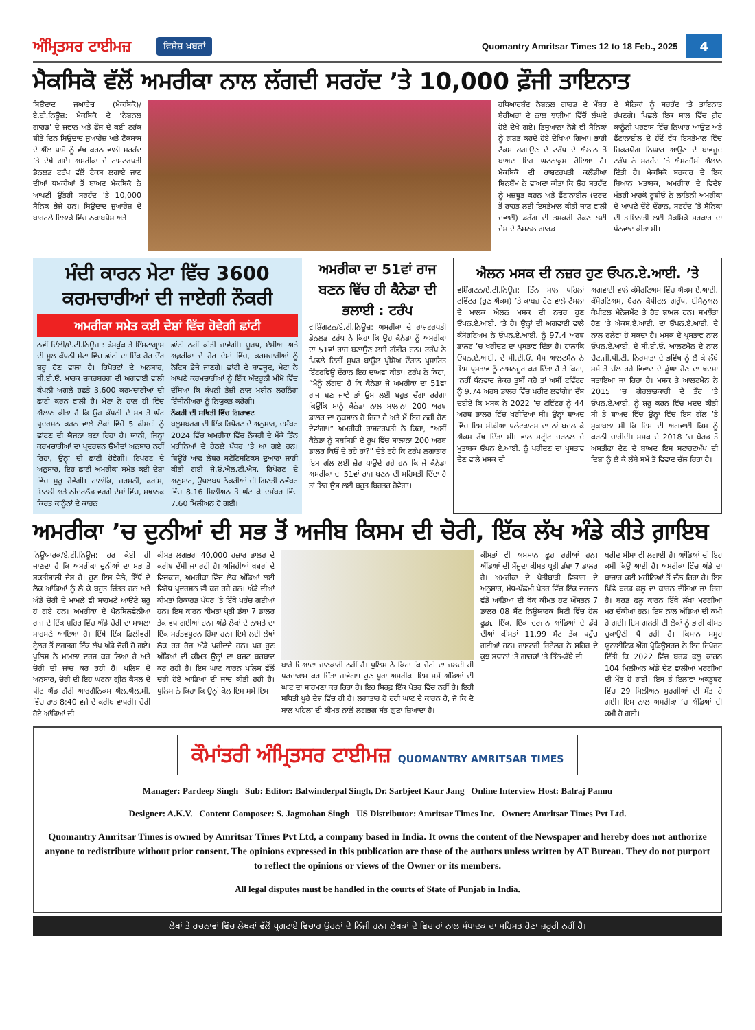ਅੰਮ੍ਰਿਤਸਰ ਟਾਈਮਜ਼
ਵਿਸ਼ੇਸ਼ ਖ਼ਬਰਾਂ Quomantry Amritsar Times 12 to 18 Feb., 2025 4
ਮੈਕਸਿਕੋ ਵੱਲੋਂ ਅਮਰੀਕਾ ਨਾਲ ਲੱਗਦੀ ਸਰਹੱਦ ’ਤੇ 10,000 ਫ਼ੌਜੀ ਤਾਇਨਾਤ
ਸਿਉਦਾਦ ਜੁਆਰੇਜ਼ (ਮੈਕਸਿਕੋ)/ਏ.ਟੀ.ਨਿਊਜ਼: ਮੈਕਸਿਕੋ ਦੇ ‘ਨੈਸ਼ਨਲ ਗਾਰਡ’ ਦੇ ਜਵਾਨ ਅਤੇ ਫ਼ੌਜ ਦੇ ਕਈ ਟਰੱਕ ਬੀਤੇ ਦਿਨ ਸਿਉਦਾਦ ਜੁਆਰੇਜ਼ ਅਤੇ ਟੈਕਸਾਸ ਦੇ ਐੱਲ ਪਾਸੋ ਨੂੰ ਵੱਖ ਕਰਨ ਵਾਲੀ ਸਰਹੱਦ ’ਤੇ ਦੇਖੇ ਗਏ। ਅਮਰੀਕਾ ਦੇ ਰਾਸ਼ਟਰਪਤੀ ਡੋਨਲਡ ਟਰੰਪ ਵੱਲੋਂ ਟੈਕਸ ਲਗਾਏ ਜਾਣ ਦੀਆਂ ਧਮਕੀਆਂ ਤੋਂ ਬਾਅਦ ਮੈਕਸਿਕੋ ਨੇ ਆਪਣੀ ਉੱਤਰੀ ਸਰਹੱਦ ’ਤੇ 10,000 ਸੈਨਿਕ ਭੇਜੇ ਹਨ। ਸਿਉਦਾਦ ਜੁਆਰੇਜ਼ ਦੇ ਬਾਹਰਲੇ ਇਲਾਕੇ ਵਿੱਚ ਨਕਾਬਪੋਸ਼ ਅਤੇ
ਹਥਿਆਰਬੰਦ ਨੈਸ਼ਨਲ ਗਾਰਡ ਦੇ ਮੈਂਬਰ ਬੈਰੀਅਰਾਂ ਦੇ ਨਾਲ ਝਾੜੀਆਂ ਵਿੱਚੋਂ ਲੰਘਦੇ ਹੋਏ ਦੇਖੇ ਗਏ। ਤਿਜੁਆਨਾ ਨੇੜੇ ਵੀ ਸੈਨਿਕਾਂ ਨੂੰ ਗਸ਼ਤ ਕਰਦੇ ਹੋਏ ਦੇਖਿਆ ਗਿਆ। ਭਾਰੀ ਟੈਕਸ ਲਗਾਉਣ ਦੇ ਟਰੰਪ ਦੇ ਐਲਾਨ ਤੋਂ ਬਾਅਦ ਇਹ ਘਟਨਾਕ੍ਰਮ ਹੋਇਆ ਹੈ। ਮੈਕਸਿਕੋ ਦੀ ਰਾਸ਼ਟਰਪਤੀ ਕਲੌਡੀਆ ਸ਼ਿਨਬੌਮ ਨੇ ਵਾਅਦਾ ਕੀਤਾ ਕਿ ਉਹ ਸਰਹੱਦ ਨੂੰ ਮਜ਼ਬੂਤ ਕਰਨ ਅਤੇ ਫੈਂਟਾਨਾਈਲ (ਦਰਦ ਤੋਂ ਰਾਹਤ ਲਈ ਇਸਤੇਮਾਲ ਕੀਤੀ ਜਾਣ ਵਾਲੀ ਦਵਾਈ) ਡਰੱਗ ਦੀ ਤਸਕਰੀ ਰੋਕਣ ਲਈ ਦੇਸ਼ ਦੇ ਨੈਸ਼ਨਲ ਗਾਰਡ
ਦੇ ਸੈਨਿਕਾਂ ਨੂੰ ਸਰਹੱਦ ’ਤੇ ਤਾਇਨਾਤ ਰੱਖਣਗੇ। ਪਿਛਲੇ ਇਕ ਸਾਲ ਵਿੱਚ ਗ਼ੈਰ ਕਾਨੂੰਨੀ ਪਰਵਾਸ ਵਿੱਚ ਨਿਘਾਰ ਆਉਣ ਅਤੇ ਫੈਂਟਾਨਾਈਲ ਦੇ ਹੱਦੋਂ ਵੱਧ ਇਸਤੇਮਾਲ ਵਿੱਚ ਜ਼ਿਕਰਯੋਗ ਨਿਘਾਰ ਆਉਣ ਦੇ ਬਾਵਜੂਦ ਟਰੰਪ ਨੇ ਸਰਹੱਦ ’ਤੇ ਐਮਰਜੈਂਸੀ ਐਲਾਨ ਦਿੱਤੀ ਹੈ। ਮੈਕਸਿਕੋ ਸਰਕਾਰ ਦੇ ਇਕ ਬਿਆਨ ਮੁਤਾਬਕ, ਅਮਰੀਕਾ ਦੇ ਵਿਦੇਸ਼ ਮੰਤਰੀ ਮਾਰਕੋ ਰੂਬੀਓ ਨੇ ਲਾਤਿਨੀ ਅਮਰੀਕਾ ਦੇ ਆਪਣੇ ਦੌਰੇ ਦੌਰਾਨ, ਸਰਹੱਦ ’ਤੇ ਸੈਨਿਕਾਂ ਦੀ ਤਾਇਨਾਤੀ ਲਈ ਮੈਕਸਿਕੋ ਸਰਕਾਰ ਦਾ ਧੰਨਵਾਦ ਕੀਤਾ ਸੀ।
ਮੰਦੀ ਕਾਰਨ ਮੇਟਾ ਵਿੱਚ 3600 ਕਰਮਚਾਰੀਆਂ ਦੀ ਜਾਏਗੀ ਨੌਕਰੀ
ਅਮਰੀਕਾ ਸਮੇਤ ਕਈ ਦੇਸ਼ਾਂ ਵਿੱਚ ਹੋਵੇਗੀ ਛਾਂਟੀ
ਨਵੀਂ ਦਿੱਲੀ/ਏ.ਟੀ.ਨਿਊਜ਼ : ਫੇਸਬੁੱਕ ਤੇ ਇੰਸਟਾਗ੍ਰਾਮ ਦੀ ਮੂਲ ਕੰਪਨੀ ਮੇਟਾ ਵਿੱਚ ਛਾਂਟੀ ਦਾ ਇੱਕ ਹੋਰ ਦੌਰ ਸ਼ੁਰੂ ਹੋਣ ਵਾਲਾ ਹੈ। ਰਿਪੋਰਟਾਂ ਦੇ ਅਨੁਸਾਰ, ਸੀ.ਈ.ਓ. ਮਾਰਕ ਜ਼ੁਕਰਬਰਗ ਦੀ ਅਗਵਾਈ ਵਾਲੀ ਕੰਪਨੀ ਅਗਲੇ ਹਫ਼ਤੇ 3,600 ਕਰਮਚਾਰੀਆਂ ਦੀ ਛਾਂਟੀ ਕਰਨ ਵਾਲੀ ਹੈ। ਮੇਟਾ ਨੇ ਹਾਲ ਹੀ ਵਿੱਚ ਐਲਾਨ ਕੀਤਾ ਹੈ ਕਿ ਉਹ ਕੰਪਨੀ ਦੇ ਸਭ ਤੋਂ ਘੱਟ ਪ੍ਰਦਰਸ਼ਨ ਕਰਨ ਵਾਲੇ ਲੋਕਾਂ ਵਿੱਚੋਂ 5 ਫੀਸਦੀ ਨੂੰ ਛਾਂਟਣ ਦੀ ਯੋਜਨਾ ਬਣਾ ਰਿਹਾ ਹੈ। ਯਾਨੀ, ਜਿਨ੍ਹਾਂ ਕਰਮਚਾਰੀਆਂ ਦਾ ਪ੍ਰਦਰਸ਼ਨ ਉਮੀਦਾਂ ਅਨੁਸਾਰ ਨਹੀਂ ਰਿਹਾ, ਉਨ੍ਹਾਂ ਦੀ ਛਾਂਟੀ ਹੋਵੇਗੀ। ਰਿਪੋਰਟ ਦੇ ਅਨੁਸਾਰ, ਇਹ ਛਾਂਟੀ ਅਮਰੀਕਾ ਸਮੇਤ ਕਈ ਦੇਸ਼ਾਂ ਵਿੱਚ ਸ਼ੁਰੂ ਹੋਵੇਗੀ। ਹਾਲਾਂਕਿ, ਜਰਮਨੀ, ਫਰਾਂਸ, ਇਟਲੀ ਅਤੇ ਨੀਦਰਲੈਂਡ ਵਰਗੇ ਦੇਸ਼ਾਂ ਵਿੱਚ, ਸਥਾਨਕ ਕਿਰਤ ਕਾਨੂੰਨਾਂ ਦੇ ਕਾਰਨ
ਛਾਂਟੀ ਨਹੀਂ ਕੀਤੀ ਜਾਵੇਗੀ। ਯੂਰਪ, ਏਸ਼ੀਆ ਅਤੇ ਅਫ਼ਰੀਕਾ ਦੇ ਹੋਰ ਦੇਸ਼ਾਂ ਵਿੱਚ, ਕਰਮਚਾਰੀਆਂ ਨੂੰ ਨੋਟਿਸ ਭੇਜੇ ਜਾਣਗੇ। ਛਾਂਟੀ ਦੇ ਬਾਵਜੂਦ, ਮੇਟਾ ਨੇ ਆਪਣੇ ਕਰਮਚਾਰੀਆਂ ਨੂੰ ਇੱਕ ਅੰਦਰੂਨੀ ਮੀਮੋ ਵਿੱਚ ਦੱਸਿਆ ਕਿ ਕੰਪਨੀ ਤੇਜ਼ੀ ਨਾਲ ਮਸ਼ੀਨ ਲਰਨਿੰਗ ਇੰਜੀਨੀਅਰਾਂ ਨੂੰ ਨਿਯੁਕਤ ਕਰੇਗੀ।
ਨੌਕਰੀ ਦੀ ਸਥਿਤੀ ਵਿੱਚ ਗਿਰਾਵਟ
ਬਲੂਮਬਰਗ ਦੀ ਇੱਕ ਰਿਪੋਰਟ ਦੇ ਅਨੁਸਾਰ, ਦਸੰਬਰ 2024 ਵਿੱਚ ਅਮਰੀਕਾ ਵਿੱਚ ਨੌਕਰੀ ਦੇ ਮੌਕੇ ਤਿੰਨ ਮਹੀਨਿਆਂ ਦੇ ਹੇਠਲੇ ਪੱਧਰ ’ਤੇ ਆ ਗਏ ਹਨ। ਬਿਊਰੋ ਆਫ਼ ਲੇਬਰ ਸਟੇਟਿਸਟਿਕਸ ਦੁਆਰਾ ਜਾਰੀ ਕੀਤੀ ਗਈ ਜੇ.ਓ.ਐਲ.ਟੀ.ਐਸ. ਰਿਪੋਰਟ ਦੇ ਅਨੁਸਾਰ, ਉਪਲਬਧ ਨੌਕਰੀਆਂ ਦੀ ਗਿਣਤੀ ਨਵੰਬਰ ਵਿੱਚ 8.16 ਮਿਲੀਅਨ ਤੋਂ ਘੱਟ ਕੇ ਦਸੰਬਰ ਵਿੱਚ 7.60 ਮਿਲੀਅਨ ਹੋ ਗਈ।
ਅਮਰੀਕਾ ਦਾ 51ਵਾਂ ਰਾਜ ਬਣਨ ਵਿੱਚ ਹੀ ਕੈਨੇਡਾ ਦੀ ਭਲਾਈ : ਟਰੰਪ
ਵਾਸ਼ਿੰਗਟਨ/ਏ.ਟੀ.ਨਿਊਜ਼: ਅਮਰੀਕਾ ਦੇ ਰਾਸ਼ਟਰਪਤੀ ਡੋਨਲਡ ਟਰੰਪ ਨੇ ਕਿਹਾ ਕਿ ਉਹ ਕੈਨੇਡਾ ਨੂੰ ਅਮਰੀਕਾ ਦਾ 51ਵਾਂ ਰਾਜ ਬਣਾਉਣ ਲਈ ਗੰਭੀਰ ਹਨ। ਟਰੰਪ ਨੇ ਪਿਛਲੇ ਦਿਨੀਂ ਸੁਪਰ ਬਾਊਲ ਪ੍ਰੀਸ਼ੋਅ ਦੌਰਾਨ ਪ੍ਰਸਾਰਿਤ ਇੰਟਰਵਿਊ ਦੌਰਾਨ ਇਹ ਦਾਅਵਾ ਕੀਤਾ। ਟਰੰਪ ਨੇ ਕਿਹਾ, “ਮੈਨੂੰ ਲੱਗਦਾ ਹੈ ਕਿ ਕੈਨੇਡਾ ਜੇ ਅਮਰੀਕਾ ਦਾ 51ਵਾਂ ਰਾਜ ਬਣ ਜਾਵੇ ਤਾਂ ਉਸ ਲਈ ਬਹੁਤ ਚੰਗਾ ਰਹੇਗਾ ਕਿਉਂਕਿ ਸਾਨੂੰ ਕੈਨੇਡਾ ਨਾਲ ਸਾਲਾਨਾ 200 ਅਰਬ ਡਾਲਰ ਦਾ ਨੁਕਸਾਨ ਹੋ ਰਿਹਾ ਹੈ ਅਤੇ ਮੈਂ ਇਹ ਨਹੀਂ ਹੋਣ ਦੇਵਾਂਗਾ।” ਅਮਰੀਕੀ ਰਾਸ਼ਟਰਪਤੀ ਨੇ ਕਿਹਾ, “ਅਸੀਂ ਕੈਨੇਡਾ ਨੂੰ ਸਬਸਿਡੀ ਦੇ ਰੂਪ ਵਿੱਚ ਸਾਲਾਨਾ 200 ਅਰਬ ਡਾਲਰ ਕਿਉਂ ਦੇ ਰਹੇ ਹਾਂ?” ਚੇਤੇ ਰਹੇ ਕਿ ਟਰੰਪ ਲਗਾਤਾਰ ਇਸ ਗੱਲ ਲਈ ਜ਼ੋਰ ਪਾਉਂਦੇ ਰਹੇ ਹਨ ਕਿ ਜੇ ਕੈਨੇਡਾ ਅਮਰੀਕਾ ਦਾ 51ਵਾਂ ਰਾਜ ਬਣਨ ਦੀ ਸਹਿਮਤੀ ਦਿੰਦਾ ਹੈ ਤਾਂ ਇਹ ਉਸ ਲਈ ਬਹੁਤ ਬਿਹਤਰ ਹੋਵੇਗਾ।
ਐਲਨ ਮਸਕ ਦੀ ਨਜ਼ਰ ਹੁਣ ਓਪਨ.ਏ.ਆਈ. ’ਤੇ
ਵਸ਼ਿੰਗਟਨ/ਏ.ਟੀ.ਨਿਊਜ਼: ਤਿੰਨ ਸਾਲ ਪਹਿਲਾਂ ਟਵਿੱਟਰ (ਹੁਣ ਐਕਸ) ’ਤੇ ਕਾਬਜ਼ ਹੋਣ ਵਾਲੇ ਟੈਸਲਾ ਦੇ ਮਾਲਕ ਐਲਨ ਮਸਕ ਦੀ ਨਜ਼ਰ ਹੁਣ ਓਪਨ.ਏ.ਆਈ. ’ਤੇ ਹੈ। ਉਨ੍ਹਾਂ ਦੀ ਅਗਵਾਈ ਵਾਲੇ ਕੰਸੋਰਟਿਅਮ ਨੇ ਓਪਨ.ਏ.ਆਈ. ਨੂੰ 97.4 ਅਰਬ ਡਾਲਰ ’ਚ ਖਰੀਦਣ ਦਾ ਪ੍ਰਸਤਾਵ ਦਿੱਤਾ ਹੈ। ਹਾਲਾਂਕਿ ਓਪਨ.ਏ.ਆਈ. ਦੇ ਸੀ.ਈ.ਓ. ਸੈਮ ਆਲਟਮੈਨ ਨੇ ਇਸ ਪ੍ਰਸਤਾਵ ਨੂੰ ਨਾਮਨਜ਼ੂਰ ਕਰ ਦਿੱਤਾ ਹੈ ਤੇ ਕਿਹਾ, ‘ਨਹੀਂ ਧੰਨਵਾਦ ਜੇਕਰ ਤੁਸੀਂ ਕਹੋ ਤਾਂ ਅਸੀਂ ਟਵਿੱਟਰ ਨੂੰ 9.74 ਅਰਬ ਡਾਲਰ ਵਿੱਚ ਖਰੀਦ ਲਵਾਂਗੇ।’ ਦੱਸ ਦਈਏ ਕਿ ਮਸਕ ਨੇ 2022 ’ਚ ਟਵਿੱਟਰ ਨੂੰ 44 ਅਰਬ ਡਾਲਰ ਵਿੱਚ ਖਰੀਦਿਆ ਸੀ। ਉਨ੍ਹਾਂ ਬਾਅਦ ਵਿੱਚ ਇਸ ਮੀਡੀਆ ਪਲੇਟਫਾਰਮ ਦਾ ਨਾਂ ਬਦਲ ਕੇ ਐਕਸ ਰੱਖ ਦਿੱਤਾ ਸੀ। ਵਾਲ ਸਟ੍ਰੀਟ ਜਰਨਲ ਦੇ ਮੁਤਾਬਕ ਓਪਨ ਏ.ਆਈ. ਨੂੰ ਖਰੀਦਣ ਦਾ ਪ੍ਰਸਤਾਵ ਦੇਣ ਵਾਲੇ ਮਸਕ ਦੀ
ਅਗਵਾਈ ਵਾਲੇ ਕੰਸੋਰਟਿਅਮ ਵਿੱਚ ਐਕਸ ਏ.ਆਈ. ਕੰਸੋਰਟਿਅਮ, ਬੈਰਨ ਕੈਪੀਟਲ ਗਰੁੱਪ, ਈਮੈਨੁਅਲ ਕੈਪੀਟਲ ਮੈਨੇਜਮੈਂਟ ਤੇ ਹੋਰ ਸ਼ਾਮਲ ਹਨ। ਸਮਝੌਤਾ ਹੋਣ ’ਤੇ ਐਕਸ.ਏ.ਆਈ. ਦਾ ਓਪਨ.ਏ.ਆਈ. ਦੇ ਨਾਲ ਰਲੇਵਾਂ ਹੋ ਸਕਦਾ ਹੈ। ਮਸਕ ਦੇ ਪ੍ਰਸਤਾਵ ਨਾਲ ਓਪਨ.ਏ.ਆਈ. ਦੇ ਸੀ.ਈ.ਓ. ਆਲਟਮੈਨ ਦੇ ਨਾਲ ਚੈਟ.ਜੀ.ਪੀ.ਟੀ. ਨਿਰਮਾਤਾ ਦੇ ਭਵਿੱਖ ਨੂੰ ਲੈ ਕੇ ਲੰਬੇ ਸਮੇਂ ਤੋਂ ਚੱਲ ਰਹੇ ਵਿਵਾਦ ਦੇ ਡੂੰਘਾ ਹੋਣ ਦਾ ਖਦਸ਼ਾ ਜਤਾਇਆ ਜਾ ਰਿਹਾ ਹੈ। ਮਸਕ ਤੇ ਆਲਟਮੈਨ ਨੇ 2015 ’ਚ ਗੈਰਲਾਭਕਾਰੀ ਦੇ ਤੌਰ ’ਤੇ ਓਪਨ.ਏ.ਆਈ. ਨੂੰ ਸ਼ੁਰੂ ਕਰਨ ਵਿੱਚ ਮਦਦ ਕੀਤੀ ਸੀ ਤੇ ਬਾਅਦ ਵਿੱਚ ਉਨ੍ਹਾਂ ਵਿੱਚ ਇਸ ਗੱਲ ’ਤੇ ਮੁਕਾਬਲਾ ਸੀ ਕਿ ਇਸ ਦੀ ਅਗਵਾਈ ਕਿਸ ਨੂੰ ਕਰਨੀ ਚਾਹੀਦੀ। ਮਸਕ ਦੇ 2018 ’ਚ ਬੋਰਡ ਤੋਂ ਅਸਤੀਫਾ ਦੇਣ ਦੇ ਬਾਅਦ ਇਸ ਸਟਾਰਟਅੱਪ ਦੀ ਦਿਸ਼ਾ ਨੂੰ ਲੈ ਕੇ ਲੰਬੇ ਸਮੇਂ ਤੋਂ ਵਿਵਾਦ ਚੱਲ ਰਿਹਾ ਹੈ।
ਅਮਰੀਕਾ ’ਚ ਦੁਨੀਆਂ ਦੀ ਸਭ ਤੋਂ ਅਜੀਬ ਕਿਸਮ ਦੀ ਚੋਰੀ, ਇੱਕ ਲੱਖ ਅੰਡੇ ਕੀਤੇ ਗ਼ਾਇਬ
ਨਿਊਯਾਰਕ/ਏ.ਟੀ.ਨਿਊਜ਼: ਹਰ ਕੋਈ ਹੀ ਜਾਣਦਾ ਹੈ ਕਿ ਅਮਰੀਕਾ ਦੁਨੀਆਂ ਦਾ ਸਭ ਤੋਂ ਸ਼ਕਤੀਸ਼ਾਲੀ ਦੇਸ਼ ਹੈ। ਹੁਣ ਇਸ ਵੇਲੇ, ਇੱਥੋਂ ਦੇ ਲੋਕ ਆਂਡਿਆਂ ਨੂੰ ਲੈ ਕੇ ਬਹੁਤ ਚਿੰਤਤ ਹਨ ਅਤੇ ਅੰਡੇ ਚੋਰੀ ਦੇ ਮਾਮਲੇ ਵੀ ਸਾਹਮਣੇ ਆਉਣੇ ਸ਼ੁਰੂ ਹੋ ਗਏ ਹਨ। ਅਮਰੀਕਾ ਦੇ ਪੈਨਸਿਲਵੇਨੀਆ ਰਾਜ ਦੇ ਇੱਕ ਸ਼ਹਿਰ ਵਿੱਚ ਅੰਡੇ ਚੋਰੀ ਦਾ ਮਾਮਲਾ ਸਾਹਮਣੇ ਆਇਆ ਹੈ। ਇੱਥੇ ਇੱਕ ਡਿਲੀਵਰੀ ਟ੍ਰੇਲਰ ਤੋਂ ਲਗਭਗ ਇੱਕ ਲੱਖ ਅੰਡੇ ਚੋਰੀ ਹੋ ਗਏ। ਪੁਲਿਸ ਨੇ ਮਾਮਲਾ ਦਰਜ ਕਰ ਲਿਆ ਹੈ ਅਤੇ ਚੋਰੀ ਦੀ ਜਾਂਚ ਕਰ ਰਹੀ ਹੈ। ਪੁਲਿਸ ਦੇ ਅਨੁਸਾਰ, ਚੋਰੀ ਦੀ ਇਹ ਘਟਨਾ ਗ੍ਰੀਨ ਕੈਸਲ ਦੇ ਪੀਟ ਐਂਡ ਗੈਰੀ ਆਰਗੈਨਿਕਸ ਐਲ.ਐਲ.ਸੀ. ਵਿੱਚ ਰਾਤ 8:40 ਵਜੇ ਦੇ ਕਰੀਬ ਵਾਪਰੀ। ਚੋਰੀ ਹੋਏ ਆਂਡਿਆਂ ਦੀ
ਕੀਮਤ ਲਗਭਗ 40,000 ਹਜ਼ਾਰ ਡਾਲਰ ਦੇ ਕਰੀਬ ਦੱਸੀ ਜਾ ਰਹੀ ਹੈ। ਅਜਿਹੀਆਂ ਖ਼ਬਰਾਂ ਦੇ ਵਿਚਕਾਰ, ਅਮਰੀਕਾ ਵਿੱਚ ਲੋਕ ਅੰਡਿਆਂ ਲਈ ਵਿਰੋਧ ਪ੍ਰਦਰਸ਼ਨ ਵੀ ਕਰ ਰਹੇ ਹਨ। ਅੰਡੇ ਦੀਆਂ ਕੀਮਤਾਂ ਰਿਕਾਰਡ ਪੱਧਰ ’ਤੇ ਇੱਥੇ ਪਹੁੰਚ ਗਈਆਂ ਹਨ। ਇਸ ਕਾਰਨ ਕੀਮਤਾਂ ਪ੍ਰਤੀ ਡੱਬਾ 7 ਡਾਲਰ ਤੱਕ ਵਧ ਗਈਆਂ ਹਨ। ਅੰਡੇ ਲੋਕਾਂ ਦੇ ਨਾਸ਼ਤੇ ਦਾ ਇੱਕ ਮਹੱਤਵਪੂਰਨ ਹਿੱਸਾ ਹਨ। ਇਸੇ ਲਈ ਲੱਖਾਂ ਲੋਕ ਹਰ ਰੋਜ਼ ਅੰਡੇ ਖਰੀਦਦੇ ਹਨ। ਪਰ ਹੁਣ ਅੰਡਿਆਂ ਦੀ ਕੀਮਤ ਉਨ੍ਹਾਂ ਦਾ ਬਜਟ ਬਰਬਾਦ ਕਰ ਰਹੀ ਹੈ। ਇਸ ਘਾਟ ਕਾਰਨ ਪੁਲਿਸ ਵੱਲੋਂ ਚੋਰੀ ਹੋਏ ਆਂਡਿਆਂ ਦੀ ਜਾਂਚ ਕੀਤੀ ਰਹੀ ਹੈ। ਪੁਲਿਸ ਨੇ ਕਿਹਾ ਕਿ ਉਨ੍ਹਾਂ ਕੋਲ ਇਸ ਸਮੇਂ ਇਸ
ਬਾਰੇ ਜ਼ਿਆਦਾ ਜਾਣਕਾਰੀ ਨਹੀਂ ਹੈ। ਪੁਲਿਸ ਨੇ ਕਿਹਾ ਕਿ ਚੋਰੀ ਦਾ ਜਲਦੀ ਹੀ ਪਰਦਾਫਾਸ਼ ਕਰ ਦਿੱਤਾ ਜਾਵੇਗਾ। ਹੁਣ ਪੂਰਾ ਅਮਰੀਕਾ ਇਸ ਸਮੇਂ ਅੰਡਿਆਂ ਦੀ ਘਾਟ ਦਾ ਸਾਹਮਣਾ ਕਰ ਰਿਹਾ ਹੈ। ਇਹ ਸਿਰਫ਼ ਇੱਕ ਖੇਤਰ ਵਿੱਚ ਨਹੀਂ ਹੈ। ਇਹੀ ਸਥਿਤੀ ਪੂਰੇ ਦੇਸ਼ ਵਿੱਚ ਹੀ ਹੈ। ਲਗਾਤਾਰ ਹੋ ਰਹੀ ਘਾਟ ਦੇ ਕਾਰਨ ਹੈ, ਜੋ ਕਿ ਦੋ ਸਾਲ ਪਹਿਲਾਂ ਦੀ ਕੀਮਤ ਨਾਲੋਂ ਲਗਭਗ ਸੱਤ ਗੁਣਾ ਜ਼ਿਆਦਾ ਹੈ।
ਕੀਮਤਾਂ ਵੀ ਅਸਮਾਨ ਛੂਹ ਰਹੀਆਂ ਹਨ। ਅੰਡਿਆਂ ਦੀ ਮੌਜੂਦਾ ਕੀਮਤ ਪ੍ਰਤੀ ਡੱਬਾ 7 ਡਾਲਰ ਹੈ। ਅਮਰੀਕਾ ਦੇ ਖੇਤੀਬਾੜੀ ਵਿਭਾਗ ਦੇ ਅਨੁਸਾਰ, ਮੱਧ-ਪੱਛਮੀ ਖੇਤਰ ਵਿੱਚ ਇੱਕ ਦਰਜਨ ਵੱਡੇ ਆਂਡਿਆਂ ਦੀ ਥੋਕ ਕੀਮਤ ਹੁਣ ਔਸਤਨ 7 ਡਾਲਰ 08 ਸੈਂਟ ਨਿਊਯਾਰਕ ਸਿਟੀ ਵਿੱਚ ਹੋਲ ਫੂਡਜ਼ ਇੰਕ. ਇੱਕ ਦਰਜਨ ਆਂਡਿਆਂ ਦੇ ਡੱਬੇ ਦੀਆਂ ਕੀਮਤਾਂ 11.99 ਸੈਂਟ ਤੱਕ ਪਹੁੰਚ ਗਈਆਂ ਹਨ। ਰਾਸ਼ਟਰੀ ਰਿਟੇਲਰ ਨੇ ਸ਼ਹਿਰ ਦੇ ਕੁਝ ਸਥਾਨਾਂ ’ਤੇ ਗਾਹਕਾਂ ’ਤੇ ਤਿੰਨ-ਡੱਬੇ ਦੀ
ਖਰੀਦ ਸੀਮਾ ਵੀ ਲਗਾਈ ਹੈ। ਆਂਡਿਆਂ ਦੀ ਇਹ ਕਮੀ ਕਿਉਂ ਆਈ ਹੈ। ਅਮਰੀਕਾ ਵਿੱਚ ਅੰਡੇ ਦਾ ਬਾਜ਼ਾਰ ਕਈ ਮਹੀਨਿਆਂ ਤੋਂ ਚੱਲ ਰਿਹਾ ਹੈ। ਇਸ ਪਿੱਛੇ ਬਰਡ ਫਲੂ ਦਾ ਕਾਰਨ ਦੱਸਿਆ ਜਾ ਰਿਹਾ ਹੈ। ਬਰਡ ਫਲੂ ਕਾਰਨ ਇੱਥੇ ਲੱਖਾਂ ਮੁਰਗੀਆਂ ਮਰ ਚੁੱਕੀਆਂ ਹਨ। ਇਸ ਨਾਲ ਅੰਡਿਆਂ ਦੀ ਕਮੀ ਹੋ ਗਈ। ਇਸ ਗਲਤੀ ਦੀ ਲੋਕਾਂ ਨੂੰ ਭਾਰੀ ਕੀਮਤ ਚੁਕਾਉਣੀ ਪੈ ਰਹੀ ਹੈ। ਕਿਸਾਨ ਸਮੂਹ ਯੂਨਾਈਟਿਡ ਐੱਗ ਪ੍ਰੋਡਿਊਸਰਜ਼ ਨੇ ਇਹ ਰਿਪੋਰਟ ਦਿੱਤੀ ਕਿ 2022 ਵਿੱਚ ਬਰਡ ਫਲੂ ਕਾਰਨ 104 ਮਿਲੀਅਨ ਅੰਡੇ ਦੇਣ ਵਾਲੀਆਂ ਮੁਰਗੀਆਂ ਦੀ ਮੌਤ ਹੋ ਗਈ। ਇਸ ਤੋਂ ਇਲਾਵਾ ਅਕਤੂਬਰ ਵਿੱਚ 29 ਮਿਲੀਅਨ ਮੁਰਗੀਆਂ ਦੀ ਮੌਤ ਹੋ ਗਈ। ਇਸ ਨਾਲ ਅਮਰੀਕਾ ’ਚ ਅੰਡਿਆਂ ਦੀ ਕਮੀ ਹੋ ਗਈ।
ਕੌਮਾਂਤਰੀ ਅੰਮ੍ਰਿਤਸਰ ਟਾਈਮਜ਼ QUOMANTRY AMRITSAR TIMES
Manager: Pardeep Singh Sub: Editor: Balwinderpal Singh, Dr. Sarbjeet Kaur Jang Online Interview Host: Balraj Pannu
Designer: A.K.V. Content Composer: S. Jagmohan Singh US Distributor: Amritsar Times Inc. Owner: Amritsar Times Pvt Ltd.
Quomantry Amritsar Times is owned by Amritsar Times Pvt Ltd, a company based in India. It owns the content of the Newspaper and hereby does not authorize anyone to redistribute without prior consent. The opinions expressed in this publication are those of the authors unless written by AT Bureau. They do not purport to reflect the opinions or views of the Owner or its members.
All legal disputes must be handled in the courts of State of Punjab in India.
ਲੇਖਾਂ ਤੇ ਰਚਨਾਵਾਂ ਵਿੱਚ ਲੇਖਕਾਂ ਵੱਲੋਂ ਪ੍ਰਗਟਾਏ ਵਿਚਾਰ ਉਹਨਾਂ ਦੇ ਨਿੱਜੀ ਹਨ। ਲੇਖਕਾਂ ਦੇ ਵਿਚਾਰਾਂ ਨਾਲ ਸੰਪਾਦਕ ਦਾ ਸਹਿਮਤ ਹੋਣਾ ਜ਼ਰੂਰੀ ਨਹੀਂ ਹੈ।